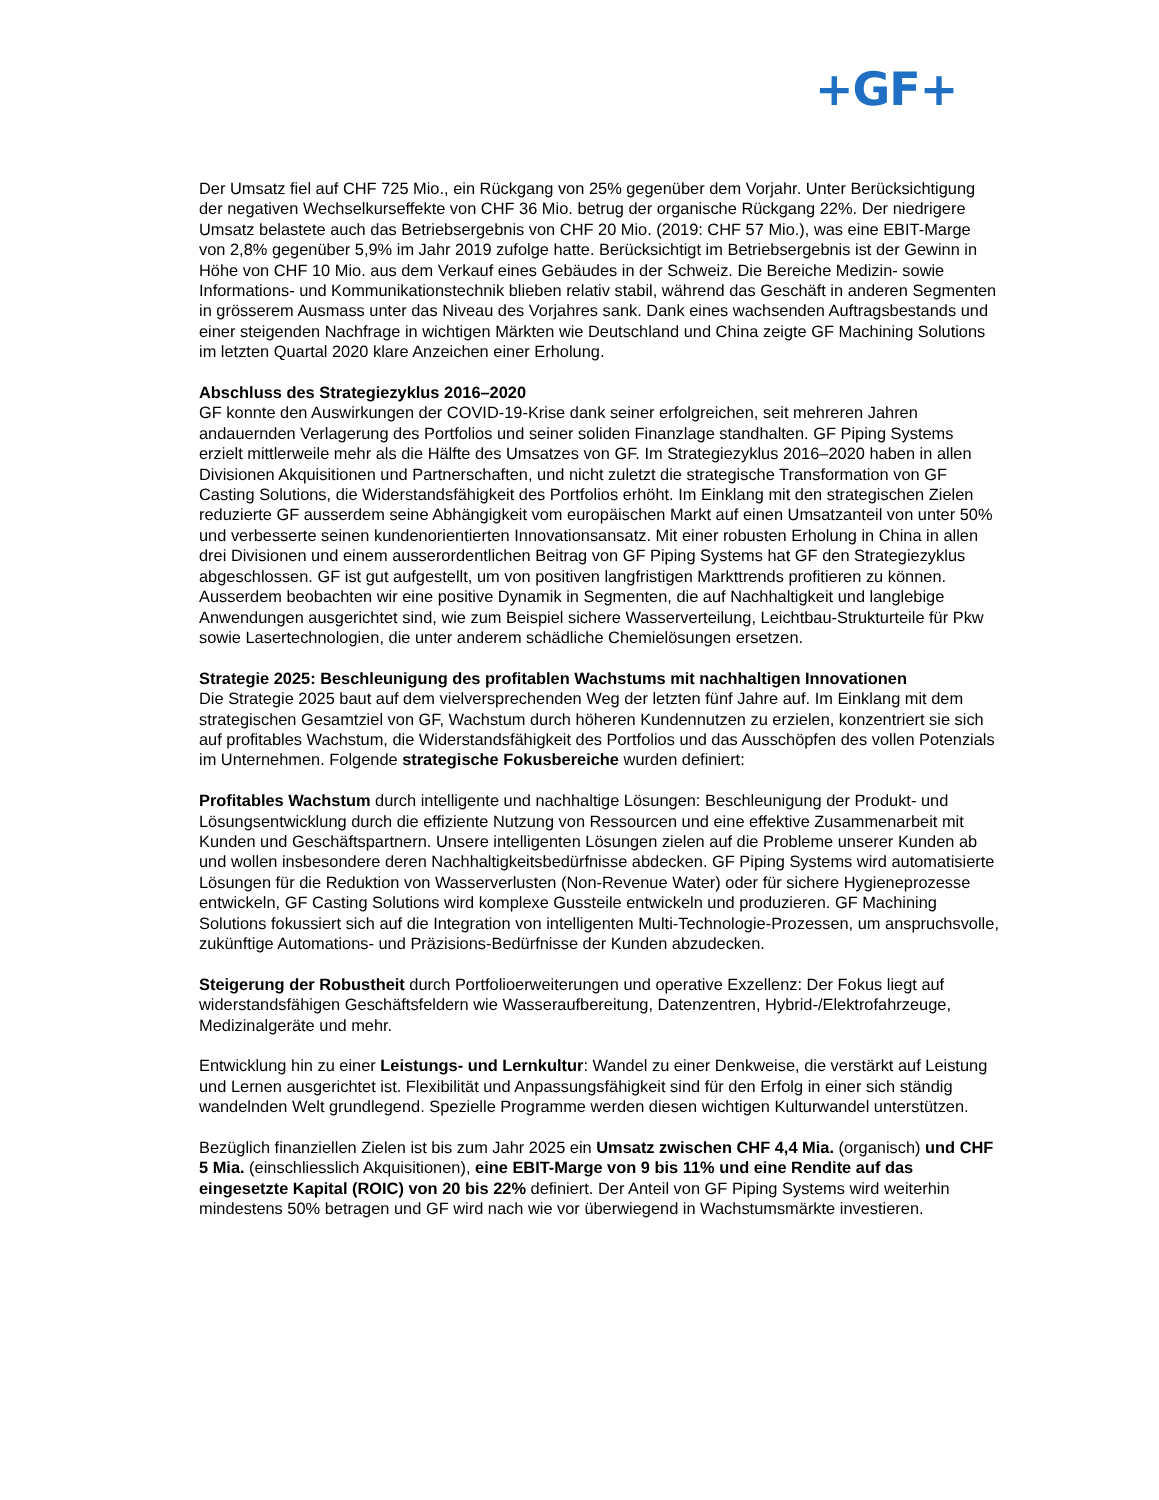+GF+
Der Umsatz fiel auf CHF 725 Mio., ein Rückgang von 25% gegenüber dem Vorjahr. Unter Berücksichtigung der negativen Wechselkurseffekte von CHF 36 Mio. betrug der organische Rückgang 22%. Der niedrigere Umsatz belastete auch das Betriebsergebnis von CHF 20 Mio. (2019: CHF 57 Mio.), was eine EBIT-Marge von 2,8% gegenüber 5,9% im Jahr 2019 zufolge hatte. Berücksichtigt im Betriebsergebnis ist der Gewinn in Höhe von CHF 10 Mio. aus dem Verkauf eines Gebäudes in der Schweiz. Die Bereiche Medizin- sowie Informations- und Kommunikationstechnik blieben relativ stabil, während das Geschäft in anderen Segmenten in grösserem Ausmass unter das Niveau des Vorjahres sank. Dank eines wachsenden Auftragsbestands und einer steigenden Nachfrage in wichtigen Märkten wie Deutschland und China zeigte GF Machining Solutions im letzten Quartal 2020 klare Anzeichen einer Erholung.
Abschluss des Strategiezyklus 2016–2020
GF konnte den Auswirkungen der COVID-19-Krise dank seiner erfolgreichen, seit mehreren Jahren andauernden Verlagerung des Portfolios und seiner soliden Finanzlage standhalten. GF Piping Systems erzielt mittlerweile mehr als die Hälfte des Umsatzes von GF. Im Strategiezyklus 2016–2020 haben in allen Divisionen Akquisitionen und Partnerschaften, und nicht zuletzt die strategische Transformation von GF Casting Solutions, die Widerstandsfähigkeit des Portfolios erhöht. Im Einklang mit den strategischen Zielen reduzierte GF ausserdem seine Abhängigkeit vom europäischen Markt auf einen Umsatzanteil von unter 50% und verbesserte seinen kundenorientierten Innovationsansatz. Mit einer robusten Erholung in China in allen drei Divisionen und einem ausserordentlichen Beitrag von GF Piping Systems hat GF den Strategiezyklus abgeschlossen. GF ist gut aufgestellt, um von positiven langfristigen Markttrends profitieren zu können. Ausserdem beobachten wir eine positive Dynamik in Segmenten, die auf Nachhaltigkeit und langlebige Anwendungen ausgerichtet sind, wie zum Beispiel sichere Wasserverteilung, Leichtbau-Strukturteile für Pkw sowie Lasertechnologien, die unter anderem schädliche Chemielösungen ersetzen.
Strategie 2025: Beschleunigung des profitablen Wachstums mit nachhaltigen Innovationen
Die Strategie 2025 baut auf dem vielversprechenden Weg der letzten fünf Jahre auf. Im Einklang mit dem strategischen Gesamtziel von GF, Wachstum durch höheren Kundennutzen zu erzielen, konzentriert sie sich auf profitables Wachstum, die Widerstandsfähigkeit des Portfolios und das Ausschöpfen des vollen Potenzials im Unternehmen. Folgende strategische Fokusbereiche wurden definiert:
Profitables Wachstum durch intelligente und nachhaltige Lösungen: Beschleunigung der Produkt- und Lösungsentwicklung durch die effiziente Nutzung von Ressourcen und eine effektive Zusammenarbeit mit Kunden und Geschäftspartnern. Unsere intelligenten Lösungen zielen auf die Probleme unserer Kunden ab und wollen insbesondere deren Nachhaltigkeitsbedürfnisse abdecken. GF Piping Systems wird automatisierte Lösungen für die Reduktion von Wasserverlusten (Non-Revenue Water) oder für sichere Hygieneprozesse entwickeln, GF Casting Solutions wird komplexe Gussteile entwickeln und produzieren. GF Machining Solutions fokussiert sich auf die Integration von intelligenten Multi-Technologie-Prozessen, um anspruchsvolle, zukünftige Automations- und Präzisions-Bedürfnisse der Kunden abzudecken.
Steigerung der Robustheit durch Portfolioerweiterungen und operative Exzellenz: Der Fokus liegt auf widerstandsfähigen Geschäftsfeldern wie Wasseraufbereitung, Datenzentren, Hybrid-/Elektrofahrzeuge, Medizinalgeräte und mehr.
Entwicklung hin zu einer Leistungs- und Lernkultur: Wandel zu einer Denkweise, die verstärkt auf Leistung und Lernen ausgerichtet ist. Flexibilität und Anpassungsfähigkeit sind für den Erfolg in einer sich ständig wandelnden Welt grundlegend. Spezielle Programme werden diesen wichtigen Kulturwandel unterstützen.
Bezüglich finanziellen Zielen ist bis zum Jahr 2025 ein Umsatz zwischen CHF 4,4 Mia. (organisch) und CHF 5 Mia. (einschliesslich Akquisitionen), eine EBIT-Marge von 9 bis 11% und eine Rendite auf das eingesetzte Kapital (ROIC) von 20 bis 22% definiert. Der Anteil von GF Piping Systems wird weiterhin mindestens 50% betragen und GF wird nach wie vor überwiegend in Wachstumsmärkte investieren.